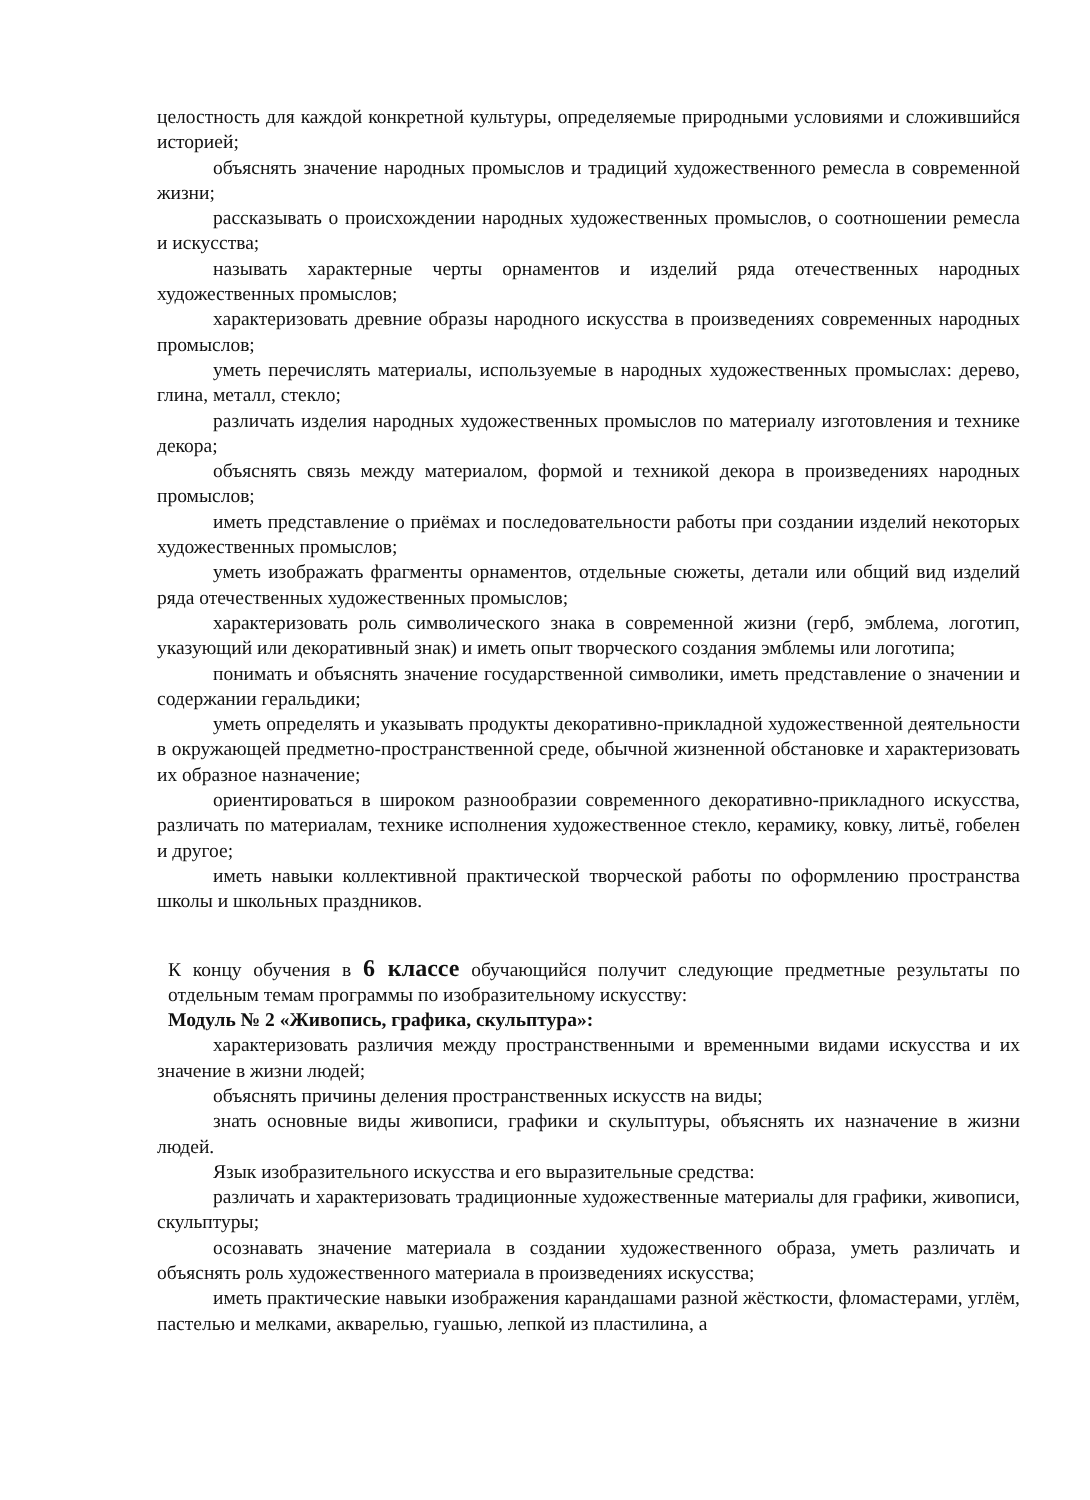целостность для каждой конкретной культуры, определяемые природными условиями и сложившийся историей;
объяснять значение народных промыслов и традиций художественного ремесла в современной жизни;
рассказывать о происхождении народных художественных промыслов, о соотношении ремесла и искусства;
называть характерные черты орнаментов и изделий ряда отечественных народных художественных промыслов;
характеризовать древние образы народного искусства в произведениях современных народных промыслов;
уметь перечислять материалы, используемые в народных художественных промыслах: дерево, глина, металл, стекло;
различать изделия народных художественных промыслов по материалу изготовления и технике декора;
объяснять связь между материалом, формой и техникой декора в произведениях народных промыслов;
иметь представление о приёмах и последовательности работы при создании изделий некоторых художественных промыслов;
уметь изображать фрагменты орнаментов, отдельные сюжеты, детали или общий вид изделий ряда отечественных художественных промыслов;
характеризовать роль символического знака в современной жизни (герб, эмблема, логотип, указующий или декоративный знак) и иметь опыт творческого создания эмблемы или логотипа;
понимать и объяснять значение государственной символики, иметь представление о значении и содержании геральдики;
уметь определять и указывать продукты декоративно-прикладной художественной деятельности в окружающей предметно-пространственной среде, обычной жизненной обстановке и характеризовать их образное назначение;
ориентироваться в широком разнообразии современного декоративно-прикладного искусства, различать по материалам, технике исполнения художественное стекло, керамику, ковку, литьё, гобелен и другое;
иметь навыки коллективной практической творческой работы по оформлению пространства школы и школьных праздников.
К концу обучения в 6 классе обучающийся получит следующие предметные результаты по отдельным темам программы по изобразительному искусству:
Модуль № 2 «Живопись, графика, скульптура»:
характеризовать различия между пространственными и временными видами искусства и их значение в жизни людей;
объяснять причины деления пространственных искусств на виды;
знать основные виды живописи, графики и скульптуры, объяснять их назначение в жизни людей.
Язык изобразительного искусства и его выразительные средства:
различать и характеризовать традиционные художественные материалы для графики, живописи, скульптуры;
осознавать значение материала в создании художественного образа, уметь различать и объяснять роль художественного материала в произведениях искусства;
иметь практические навыки изображения карандашами разной жёсткости, фломастерами, углём, пастелью и мелками, акварелью, гуашью, лепкой из пластилина, а